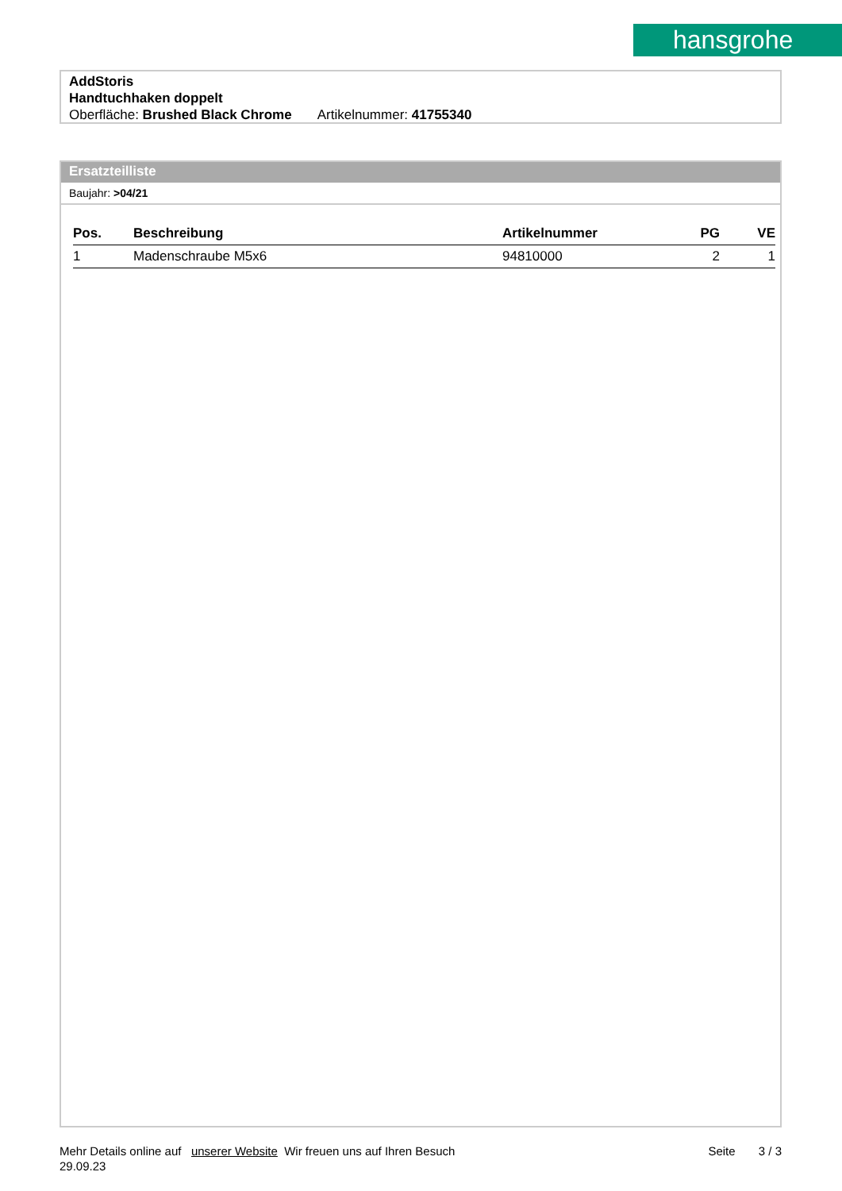hansgrohe
AddStoris
Handtuchhaken doppelt
Oberfläche: Brushed Black Chrome Artikelnummer: 41755340
Ersatzteilliste
Baujahr: >04/21
| Pos. | Beschreibung | Artikelnummer | PG | VE |
| --- | --- | --- | --- | --- |
| 1 | Madenschraube M5x6 | 94810000 | 2 | 1 |
Mehr Details online auf unserer Website Wir freuen uns auf Ihren Besuch Seite 3 / 3
29.09.23